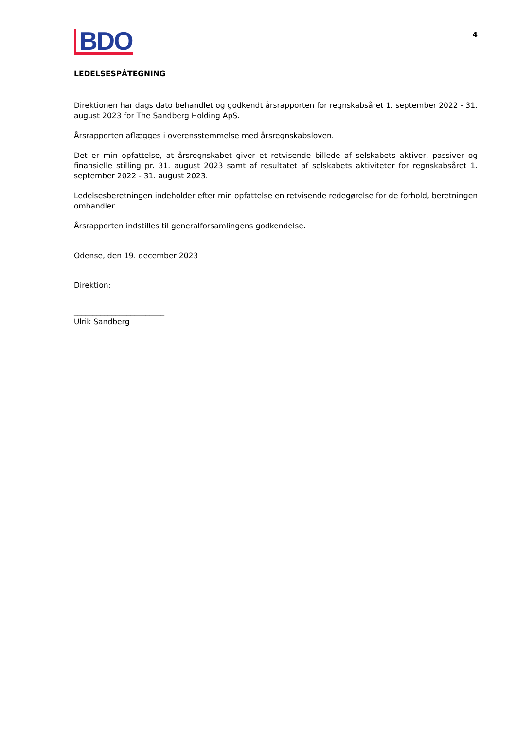BDO
4
LEDELSESPÅTEGNING
Direktionen har dags dato behandlet og godkendt årsrapporten for regnskabsåret 1. september 2022 - 31. august 2023 for The Sandberg Holding ApS.
Årsrapporten aflægges i overensstemmelse med årsregnskabsloven.
Det er min opfattelse, at årsregnskabet giver et retvisende billede af selskabets aktiver, passiver og finansielle stilling pr. 31. august 2023 samt af resultatet af selskabets aktiviteter for regnskabsåret 1. september 2022 - 31. august 2023.
Ledelsesberetningen indeholder efter min opfattelse en retvisende redegørelse for de forhold, beretningen omhandler.
Årsrapporten indstilles til generalforsamlingens godkendelse.
Odense, den 19. december 2023
Direktion:
________________________
Ulrik Sandberg